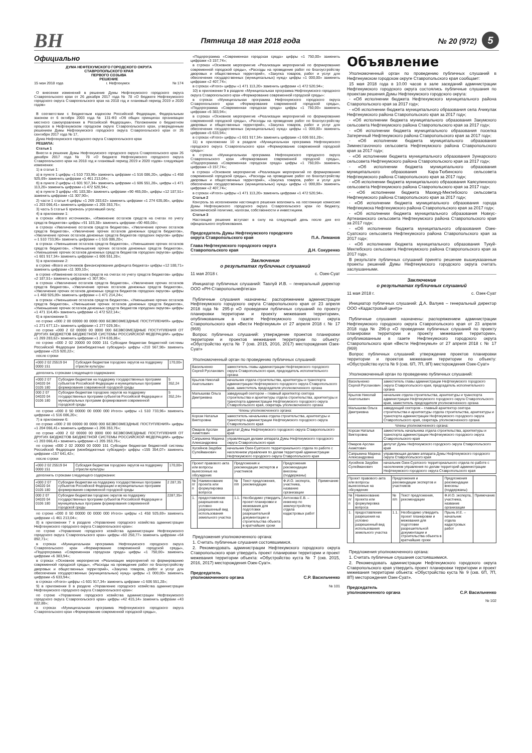ВН Пятница 18 мая 2018 года № 20 (972) 5
Официально
ДУМА НЕФТЕКУМСКОГО ГОРОДСКОГО ОКРУГА
СТАВРОПОЛЬСКОГО КРАЯ
ПЕРВОГО СОЗЫВА
РЕШЕНИЕ
15 мая 2018 года г. Нефтекумск № 174
О внесении изменений в решение Думы Нефтекумского городского округа Ставропольского края от 26 декабря 2017 года № 78 «О бюджете Нефтекумского городского округа Ставропольского края на 2018 год и плановый период 2019 и 2020 годов»
В соответствии с Бюджетным кодексом Российской Федерации, Федеральным законом от 6 октября 2003 года № 131-ФЗ «Об общих принципах организации местного самоуправления в Российской Федерации», Положением о бюджетном процессе в Нефтекумском городском округе Ставропольского края, утвержденным решением Думы Нефтекумского городского округа Ставропольского края от 26 сентября 2017 года № 17,
Дума Нефтекумского городского округа Ставропольского края
РЕШИЛА:
Статья 1
Внести в решение Думы Нефтекумского городского округа Ставропольского края 26 декабря 2017 года № 78 «О бюджете Нефтекумского городского округа Ставропольского края на 2018 год и плановый период 2019 и 2020 годов» следующие изменения:
1) в статье 1:
а) в пункте 1 цифры «1 510 733,96» заменить цифрами «1 516 086,20», цифры «1 458 925,69» заменить цифрами «1 461 213,04»;
б) в пункте 2 цифры «1 601 917,34» заменить цифрами «1 606 551,28», цифры «1 471 113,20» заменить цифрами «1 472 520,94»;
в) в пункте 3 цифры «91 183,38» заменить цифрами «90 465,08», цифры «12 187,51» заменить цифрами «11 307,90»;
2) части 1 статьи 4 цифры «1 269 283,62» заменить цифрами «1 274 635,86», цифры «1 203 066,41» заменить цифрами «1 205 353,76»;
3) часть 5 статьи 6 признать утратившей силу;
4) в приложении 1:
в строках «Всего источников», «Изменение остатков средств на счетах по учету средств бюджетов» цифры «91 183,38» заменить цифрами «90 465,08»;
в строках «Увеличение остатков средств бюджетов», «Увеличение прочих остатков средств бюджетов», «Увеличение прочих остатков денежных средств бюджетов», «Увеличение прочих остатков денежных средств бюджетов городских округов» цифры «-1 510 733,96» заменить цифрами «-1 516 086,20»;
в строках «Уменьшение остатков средств бюджетов», «Уменьшение прочих остатков средств бюджетов», «Уменьшение прочих остатков денежных средств бюджетов», «Уменьшение прочих остатков денежных средств бюджетов городских округов» цифры «1 601 917,34» заменить цифрами «1 606 551,28»;
5) в приложении 2:
в строке «Всего источников финансирования дефицита бюджета» цифры «12 188,71» заменить цифрами «11 309,10»;
в строке «Изменение остатков средств на счетах по учету средств бюджетов» цифры «2 187,51» заменить цифрами «1 307,90»;
в строках «Увеличение остатков средств бюджетов», «Увеличение прочих остатков средств бюджетов», «Увеличение прочих остатков денежных средств бюджетов», «Увеличение прочих остатков денежных средств бюджетов городских округов» цифры «-1 468 926,89» заменить цифрами «-1 471 214,24»;
в строках «Уменьшение остатков средств бюджетов», «Уменьшение прочих остатков средств бюджетов», «Уменьшение прочих остатков денежных средств бюджетов», «Уменьшение прочих остатков денежных средств бюджетов городских округов» цифры «1 471 114,40» заменить цифрами «1 472 522,14»;
6) в приложении 5:
по строке «000 2 00 00000 00 0000 000 БЕЗВОЗМЕЗДНЫЕ ПОСТУПЛЕНИЯ» цифры «1 271 677,12» заменить цифрами «1 277 029,36»;
по строке «000 2 02 00000 00 0000 000 БЕЗВОЗМЕЗДНЫЕ ПОСТУПЛЕНИЯ ОТ ДРУГИХ БЮДЖЕТОВ БЮДЖЕТНОЙ СИСТЕМЫ РОССИЙСКОЙ ФЕДЕРАЦИИ» цифры «1 269 283,62» заменить цифрами «1 274 635,86»;
по строке «000 2 02 20000 00 0000 151 Субсидии бюджетам бюджетной системы Российской Федерации (межбюджетные субсидии)» цифры «210 567,98» заменить цифрами «215 920,22»;
после строки
| «000 2 02 25519 04 0000 151 | Субсидия бюджетам городских округов на поддержку отрасли культуры | 170,00» |
дополнить строками следующего содержания:
| «000 2 07 04020 04 0105 180 | Субсидии бюджетам на поддержку государственных программ субъектов Российской Федерации и муниципальных программ формирования современной городской среды | 5 352,24 |
| 000 2 07 04020 04 0106 180 | Субсидии бюджетам городских округов на поддержку государственных программ субъектов Российской Федерации и муниципальных программ формирования современной городской среды | 5 352,24» |
по строке «000 8 50 00000 00 0000 000 Итого» цифры «1 510 733,96» заменить цифрами «1 516 086,20»;
7) в приложении 6:
по строке «000 2 00 00000 00 0000 000 БЕЗВОЗМЕЗДНЫЕ ПОСТУПЛЕНИЯ» цифры «1 204 066,41» заменить цифрами «1 206 353,76»;
по строке «000 2 02 00000 00 0000 000 БЕЗВОЗМЕЗДНЫЕ ПОСТУПЛЕНИЯ ОТ ДРУГИХ БЮДЖЕТОВ БЮДЖЕТНОЙ СИСТЕМЫ РОССИЙСКОЙ ФЕДЕРАЦИИ» цифры «1 203 066,41» заменить цифрами «1 205 353,76»;
по строке «000 2 02 20000 00 0000 151 Субсидии бюджетам бюджетной системы Российской Федерации (межбюджетные субсидии)» цифры «155 354,07» заменить цифрами «157 641,42»;
после строки
| «000 2 02 25519 04 0000 151 | Субсидия бюджетам городских округов на поддержку отрасли культуры | 170,00» |
дополнить строками следующего содержания:
| «000 2 07 04020 04 0105 180 | Субсидии бюджетам на поддержку государственных программ субъектов Российской Федерации и муниципальных программ формирования современной городской среды | 2 287,35 |
| 000 2 07 04020 04 0106 180 | Субсидии бюджетам городских округов на поддержку государственных программ субъектов Российской Федерации и муниципальных программ формирования современной городской среды | 2287,35» |
по строке «000 8 50 00000 00 0000 000 Итого» цифры «1 458 925,69» заменить цифрами «1 461 213,04»;
8) в приложении 7 в разделе «Управление городского хозяйства администрации Нефтекумского городского округа Ставропольского края»:
по строке «Управление городского хозяйства администрации Нефтекумского городского округа Ставропольского края» цифры «60 258,77» заменить цифрами «64 892,71»;
в строках «Муниципальная программа Нефтекумского городского округа Ставропольского края «Формирование современной городской среды», «Подпрограмма «Современная городская среда» цифры «1 750,00» заменить цифрами «6 383,94»;
в строках «Основное мероприятие «Реализация мероприятий по формированию современной городской среды», «Расходы на проведение работ по благоустройству дворовых и общественных территорий», «Закупка товаров, работ и услуг для обеспечения государственных (муниципальных) нужд» цифры «1 000,00» заменить цифрами «5 633,94»;
в строках «Итого» цифры «1 601 917,34» заменить цифрами «1 606 551,28»;
9) в приложении 8 в разделе «Управление городского хозяйства администрации Нефтекумского городского округа Ставропольского края»:
по строке «Управление городского хозяйства администрации Нефтекумского городского округа Ставропольского края» цифры «42 415,14» заменить цифрами «43 822,88»;
в строках «Муниципальная программа Нефтекумского городского округа Ставропольского края «Формирование современной городской среды»,
«Подпрограмма «Современная городская среда» цифры «1 750,00» заменить цифрами «3 157,74»;
в строках «Основное мероприятие «Реализация мероприятий по формированию современной городской среды», «Расходы на проведение работ по благоустройству дворовых и общественных территорий», «Закупка товаров, работ и услуг для обеспечения государственных (муниципальных) нужд» цифры «1 000,00» заменить цифрами «2 407,74»;
в строках «Итого» цифры «1 471 113,20» заменить цифрами «1 472 520,94»;
10) в приложении 9 в разделе «Муниципальная программа Нефтекумского городского округа Ставропольского края «Формирование современной городской среды»:
в строках «Муниципальная программа Нефтекумского городского округа Ставропольского края «Формирование современной городской среды», «Подпрограмма «Современная городская среда» цифры «1 750,00» заменить цифрами «6 383,94»;
в строках «Основное мероприятие «Реализация мероприятий по формированию современной городской среды», «Расходы на проведение работ по благоустройству дворовых и общественных территорий», «Закупка товаров, работ и услуг для обеспечения государственных (муниципальных) нужд» цифры «1 000,00» заменить цифрами «5 633,94»;
в строках «Итого» цифры «1 601 917,34» заменить цифрами «1 606 551,28»;
11) в приложении 10 в разделе «Муниципальная программа Нефтекумского городского округа Ставропольского края «Формирование современной городской среды»:
в строках «Муниципальная программа Нефтекумского городского округа Ставропольского края «Формирование современной городской среды», «Подпрограмма «Современная городская среда» цифры «1 750,00» заменить цифрами «3 157,74»;
в строках «Основное мероприятие «Реализация мероприятий по формированию современной городской среды», «Расходы на проведение работ по благоустройству дворовых и общественных территорий», «Закупка товаров, работ и услуг для обеспечения государственных (муниципальных) нужд» цифры «1 000,00» заменить цифрами «2 407,74»;
в строках «Итого» цифры «1 471 113,20» заменить цифрами «1 472 520,94».
Статья 2
Контроль за исполнением настоящего решения возложить на постоянную комиссию Думы Нефтекумского городского округа Ставропольского края по бюджету, экономической политике, налогам, собственности и инвестициям.
Статья 3
Настоящее решение вступает в силу на следующий день после дня его официального опубликования.
Председатель Думы Нефтекумского городского
округа Ставропольского края П.А. Лиманов
Глава Нефтекумского городского округа
Ставропольского края Д.Н. Сокуренко
Заключение
о результатах публичных слушаний
11 мая 2018 г. с. Озек-Суат
Инициатор публичных слушаний: Тавлуй И.В. – генеральный директор ООО «РН-Ставропольнефтегаз»
Публичные слушания назначены: распоряжением администрации Нефтекумского городского округа Ставропольского края от 23 апреля 2018 года № 295-р «О проведении публичных слушаний по проекту планировки территории и проекту межевания территории», опубликованным в газете Нефтекумского городского округа Ставропольского края «Вести Нефтекумья» от 27 апреля 2018 г. № 17 (969)
Вопрос публичных слушаний: утверждение проектов планировки территории и проектов межевания территории по объекту: «Обустройство куста № 7 (скв. 2015, 2016, 2017) месторождения Озек-Суат»
Уполномоченный орган по проведению публичных слушаний:
| Васильченко Сергей Русланович | заместитель главы администрации Нефтекумского городского округа Ставропольского края, председатель исполнительного органа |
| Крылов Николай Анатольевич | начальник отдела строительства, архитектуры и транспорта администрации Нефтекумского городского округа Ставропольского края, заместитель председателя уполномоченного органа |
| Малышева Ольга Дмитриевна | заведующий сектором – главный архитектор сектора строительства и архитектуры отдела строительства, архитектуры и транспорта администрации Нефтекумского городского округа Ставропольского края, секретарь уполномоченного органа |
| Члены уполномоченного органа: | |
| Корсак Наталья Викторовна | заместитель начальника отдела строительства, архитектуры и транспорта администрации Нефтекумского городского округа Ставропольского края |
| Омаров Арслан Ахметович | депутат Думы Нефтекумского городского округа Ставропольского края |
| Сапрыкина Марина Александровна | управляющая делами аппарата Думы Нефтекумского городского округа Ставропольского края |
| Хусейнов Заурбек Сулейманович | начальник Озек-Суатского территориального отдела по работе с населением управления по делам территорий администрации Нефтекумского городского округа Ставропольского края |
| Проект правового акта или вопросы вынесенные на обсуждение | | Предложения и рекомендации экспертов и участников | | Предложения рекомендации внесены (поддержаны) | |
| --- | --- | --- | --- | --- | --- |
| № п/п | Наименование проекта или формулировка вопроса | № п/п | Текст предложения, рекомендации | Ф.И.О. эксперта, участника, название организации | Примечание |
| 1. | предоставление разрешения на условно разрешенный вид использования земельного участка | 1.1. | Необходимо утвердить проект планировки и межевания для подготовки разрешительной документации и строительства объекта в кратчайшие сроки | Антонова Е.В. – инженер по землеустройству отдела кадастровых работ | |
Предложения уполномоченного органа:
1. Считать публичные слушания состоявшимися.
2. Рекомендовать администрации Нефтекумского городского округа Ставропольского края утвердить проект планировки территории и проект межевания территории объекта: «Обустройство куста № 7 (скв. 2015, 2016, 2017) месторождения Озек-Суат».
Председатель
уполномоченного органа С.Р. Васильченко
№ 101
Объявление
Уполномоченный орган по проведению публичных слушаний в Нефтекумском городском округе Ставропольского края сообщает:
15 мая 2018 года в 10.00 часов в зале заседаний администрации Нефтекумского городского округа состоялись публичные слушания по проектам решения Думы Нефтекумского городского округа:
- «Об исполнении бюджета Нефтекумского муниципального района Ставропольского края за 2017 год»;
- «Об исполнении бюджета муниципального образования села Ачикулак Нефтекумского района Ставропольского края за 2017 год»;
- «Об исполнении бюджета муниципального образования Закумского сельсовета Нефтекумского района Ставропольского края за 2017 год»;
- «Об исполнении бюджета муниципального образования поселка Затеречный Нефтекумского района Ставропольского края за 2017 год»;
- «Об исполнении бюджета муниципального образования Зимнестavочного сельсовета Нефтекумского района Ставропольского края за 2017 год»;
- «Об исполнении бюджета муниципального образования Зункарского сельсовета Нефтекумского района Ставропольского края за 2017 год»;
- «Об исполнении бюджета муниципального образования муниципального образования Кара-Тюбинского сельсовета Нефтекумского района Ставропольского края за 2017 год»;
- «Об исполнении бюджета муниципального образования Каясулинского сельсовета Нефтекумского района Ставропольского края за 2017 год»;
- «Об исполнении бюджета Махмуд-Мектебского сельсовета Нефтекумского района Ставропольского края за 2017 год»;
- «Об исполнении бюджета муниципального образования города Нефтекумска Нефтекумского района Ставропольского края за 2017 год»;
- «Об исполнении бюджета муниципального образования Новкус-Артезианского сельсовета Нефтекумского района Ставропольского края за 2017 год»;
- «Об исполнении бюджета муниципального образования Озек-Суатского сельсовета Нефтекумского района Ставропольского края за 2017 год»;
- «Об исполнении бюджета муниципального образования Тукуй-Мектебского сельсовета Нефтекумского района Ставропольского края за 2017 год».
В результате публичных слушаний принято решение вышеуказанные проекты решений Думы Нефтекумского городского округа считать заслушанными.
Заключение
о результатах публичных слушаний
11 мая 2018 г. с. Озек-Суат
Инициатор публичных слушаний: Д.А. Валуев – генеральный директор ООО «Кадастровый центр»
Публичные слушания назначены: распоряжением администрации Нефтекумского городского округа Ставропольского края от 23 апреля 2018 года № 296-р «О проведении публичных слушаний по проекту планировки территории и проекту межевания территории», опубликованным в газете Нефтекумского городского округа Ставропольского края «Вести Нефтекумья» от 27 апреля 2018 г. № 17 (969)
Вопрос публичных слушаний: утверждение проектов планировки территории и проектов межевания территории по объекту: «Обустройство куста № 9 (скв. 6П, 7П, 8П) месторождения Озек-Суат»
Уполномоченный орган по проведению публичных слушаний:
| Васильченко Сергей Русланович | заместитель главы администрации Нефтекумского городского округа Ставропольского края, председатель исполнительного органа |
| Крылов Николай Анатольевич | начальник отдела строительства, архитектуры и транспорта администрации Нефтекумского городского округа Ставропольского края, заместитель председателя уполномоченного органа |
| Малышева Ольга Дмитриевна | заведующий сектором – главный архитектор сектора строительства и архитектуры отдела строительства, архитектуры и транспорта администрации Нефтекумского городского округа Ставропольского края, секретарь уполномоченного органа |
| Члены уполномоченного органа: | |
| Корсак Наталья Викторовна | заместитель начальника отдела строительства, архитектуры и транспорта администрации Нефтекумского городского округа Ставропольского края |
| Омаров Арслан Ахметович | депутат Думы Нефтекумского городского округа Ставропольского края |
| Сапрыкина Марина Александровна | управляющая делами аппарата Думы Нефтекумского городского округа Ставропольского края |
| Хусейнов Заурбек Сулейманович | начальник Озек-Суатского территориального отдела по работе с населением управления по делам территорий администрации Нефтекумского городского округа Ставропольского края |
| Проект правового акта или вопросы вынесенные на обсуждение | | Предложения и рекомендации экспертов и участников | | Предложения рекомендации внесены (поддержаны) | |
| --- | --- | --- | --- | --- | --- |
| № п/п | Наименование проекта или формулировка вопроса | № п/п | Текст предложения, рекомендации | Ф.И.О. эксперта, участника, название организации | Примечание |
| 1. | предоставление разрешения на условно разрешенный вид использования земельного участка | 1.1. | Необходимо утвердить проект планировки и межевания для подготовки разрешительной документации и строительства объекта в кратчайшие сроки | Прынь И.Е. – начальник отдела кадастровых работ | |
Предложения уполномоченного органа:
1. Считать публичные слушания состоявшимися.
2. Рекомендовать администрации Нефтекумского городского округа Ставропольского края утвердить проект планировки территории и проект межевания территории объекта: «Обустройство куста № 9 (скв. 6П, 7П, 8П) месторождения Озек-Суат».
Председатель
уполномоченного органа С.Р. Васильченко
№ 102